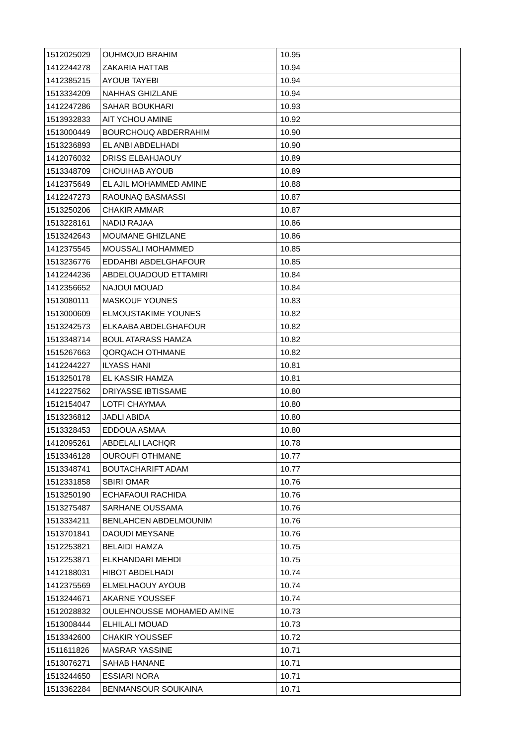| 1512025029 | OUHMOUD BRAHIM | 10.95 |
| 1412244278 | ZAKARIA HATTAB | 10.94 |
| 1412385215 | AYOUB TAYEBI | 10.94 |
| 1513334209 | NAHHAS GHIZLANE | 10.94 |
| 1412247286 | SAHAR BOUKHARI | 10.93 |
| 1513932833 | AIT YCHOU AMINE | 10.92 |
| 1513000449 | BOURCHOUQ ABDERRAHIM | 10.90 |
| 1513236893 | EL ANBI ABDELHADI | 10.90 |
| 1412076032 | DRISS ELBAHJAOUY | 10.89 |
| 1513348709 | CHOUIHAB AYOUB | 10.89 |
| 1412375649 | EL AJIL MOHAMMED AMINE | 10.88 |
| 1412247273 | RAOUNAQ BASMASSI | 10.87 |
| 1513250206 | CHAKIR AMMAR | 10.87 |
| 1513228161 | NADIJ RAJAA | 10.86 |
| 1513242643 | MOUMANE GHIZLANE | 10.86 |
| 1412375545 | MOUSSALI MOHAMMED | 10.85 |
| 1513236776 | EDDAHBI ABDELGHAFOUR | 10.85 |
| 1412244236 | ABDELOUADOUD ETTAMIRI | 10.84 |
| 1412356652 | NAJOUI MOUAD | 10.84 |
| 1513080111 | MASKOUF YOUNES | 10.83 |
| 1513000609 | ELMOUSTAKIME YOUNES | 10.82 |
| 1513242573 | ELKAABA ABDELGHAFOUR | 10.82 |
| 1513348714 | BOUL ATARASS HAMZA | 10.82 |
| 1515267663 | QORQACH OTHMANE | 10.82 |
| 1412244227 | ILYASS HANI | 10.81 |
| 1513250178 | EL KASSIR HAMZA | 10.81 |
| 1412227562 | DRIYASSE IBTISSAME | 10.80 |
| 1512154047 | LOTFI CHAYMAA | 10.80 |
| 1513236812 | JADLI ABIDA | 10.80 |
| 1513328453 | EDDOUA ASMAA | 10.80 |
| 1412095261 | ABDELALI LACHQR | 10.78 |
| 1513346128 | OUROUFI OTHMANE | 10.77 |
| 1513348741 | BOUTACHARIFT ADAM | 10.77 |
| 1512331858 | SBIRI OMAR | 10.76 |
| 1513250190 | ECHAFAOUI RACHIDA | 10.76 |
| 1513275487 | SARHANE OUSSAMA | 10.76 |
| 1513334211 | BENLAHCEN ABDELMOUNIM | 10.76 |
| 1513701841 | DAOUDI MEYSANE | 10.76 |
| 1512253821 | BELAIDI HAMZA | 10.75 |
| 1512253871 | ELKHANDARI MEHDI | 10.75 |
| 1412188031 | HIBOT ABDELHADI | 10.74 |
| 1412375569 | ELMELHAOUY AYOUB | 10.74 |
| 1513244671 | AKARNE YOUSSEF | 10.74 |
| 1512028832 | OULEHNOUSSE MOHAMED AMINE | 10.73 |
| 1513008444 | ELHILALI MOUAD | 10.73 |
| 1513342600 | CHAKIR YOUSSEF | 10.72 |
| 1511611826 | MASRAR YASSINE | 10.71 |
| 1513076271 | SAHAB HANANE | 10.71 |
| 1513244650 | ESSIARI NORA | 10.71 |
| 1513362284 | BENMANSOUR SOUKAINA | 10.71 |